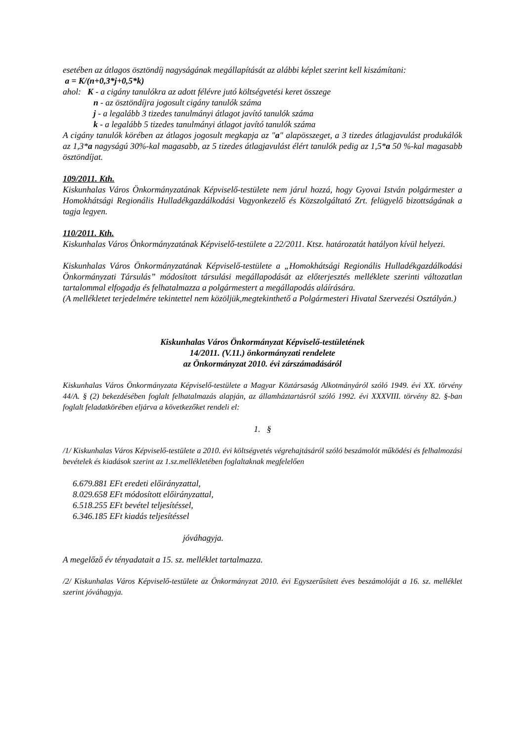esetében az átlagos ösztöndíj nagyságának megállapítását az alábbi képlet szerint kell kiszámítani:
a = K/(n+0,3*j+0,5*k)
ahol: K - a cigány tanulókra az adott félévre jutó költségvetési keret összege
n - az ösztöndíjra jogosult cigány tanulók száma
j - a legalább 3 tizedes tanulmányi átlagot javító tanulók száma
k - a legalább 5 tizedes tanulmányi átlagot javító tanulók száma
A cigány tanulók körében az átlagos jogosult megkapja az "a" alapösszeget, a 3 tizedes átlagjavulást produkálók az 1,3*a nagyságú 30%-kal magasabb, az 5 tizedes átlagjavulást élért tanulók pedig az 1,5*a 50 %-kal magasabb ösztöndíjat.
109/2011. Kth.
Kiskunhalas Város Önkormányzatának Képviselő-testülete nem járul hozzá, hogy Gyovai István polgármester a Homokhátsági Regionális Hulladékgazdálkodási Vagyonkezelő és Közszolgáltató Zrt. felügyelő bizottságának a tagja legyen.
110/2011. Kth.
Kiskunhalas Város Önkormányzatának Képviselő-testülete a 22/2011. Ktsz. határozatát hatályon kívül helyezi.
Kiskunhalas Város Önkormányzatának Képviselő-testülete a „Homokhátsági Regionális Hulladékgazdálkodási Önkormányzati Társulás” módosított társulási megállapodását az előterjesztés melléklete szerinti változatlan tartalommal elfogadja és felhatalmazza a polgármestert a megállapodás aláírására.
(A mellékletet terjedelmére tekintettel nem közöljük,megtekinthető a Polgármesteri Hivatal Szervezési Osztályán.)
Kiskunhalas Város Önkormányzat Képviselő-testületének
14/2011. (V.11.) önkormányzati rendelete
az Önkormányzat 2010. évi zárszámadásáról
Kiskunhalas Város Önkormányzata Képviselő-testülete a Magyar Köztársaság Alkotmányáról szóló 1949. évi XX. törvény 44/A. § (2) bekezdésében foglalt felhatalmazás alapján, az államháztartásról szóló 1992. évi XXXVIII. törvény 82. §-ban foglalt feladatkörében eljárva a következőket rendeli el:
1. §
/1/ Kiskunhalas Város Képviselő-testülete a 2010. évi költségvetés végrehajtásáról szóló beszámolót működési és felhalmozási bevételek és kiadások szerint az 1.sz.mellékletében foglaltaknak megfelelően
6.679.881 EFt eredeti előirányzattal,
8.029.658 EFt módosított előirányzattal,
6.518.255 EFt bevétel teljesítéssel,
6.346.185 EFt kiadás teljesítéssel
jóváhagyja.
A megelőző év tényadatait a 15. sz. melléklet tartalmazza.
/2/ Kiskunhalas Város Képviselő-testülete az Önkormányzat 2010. évi Egyszerűsített éves beszámolóját a 16. sz. melléklet szerint jóváhagyja.